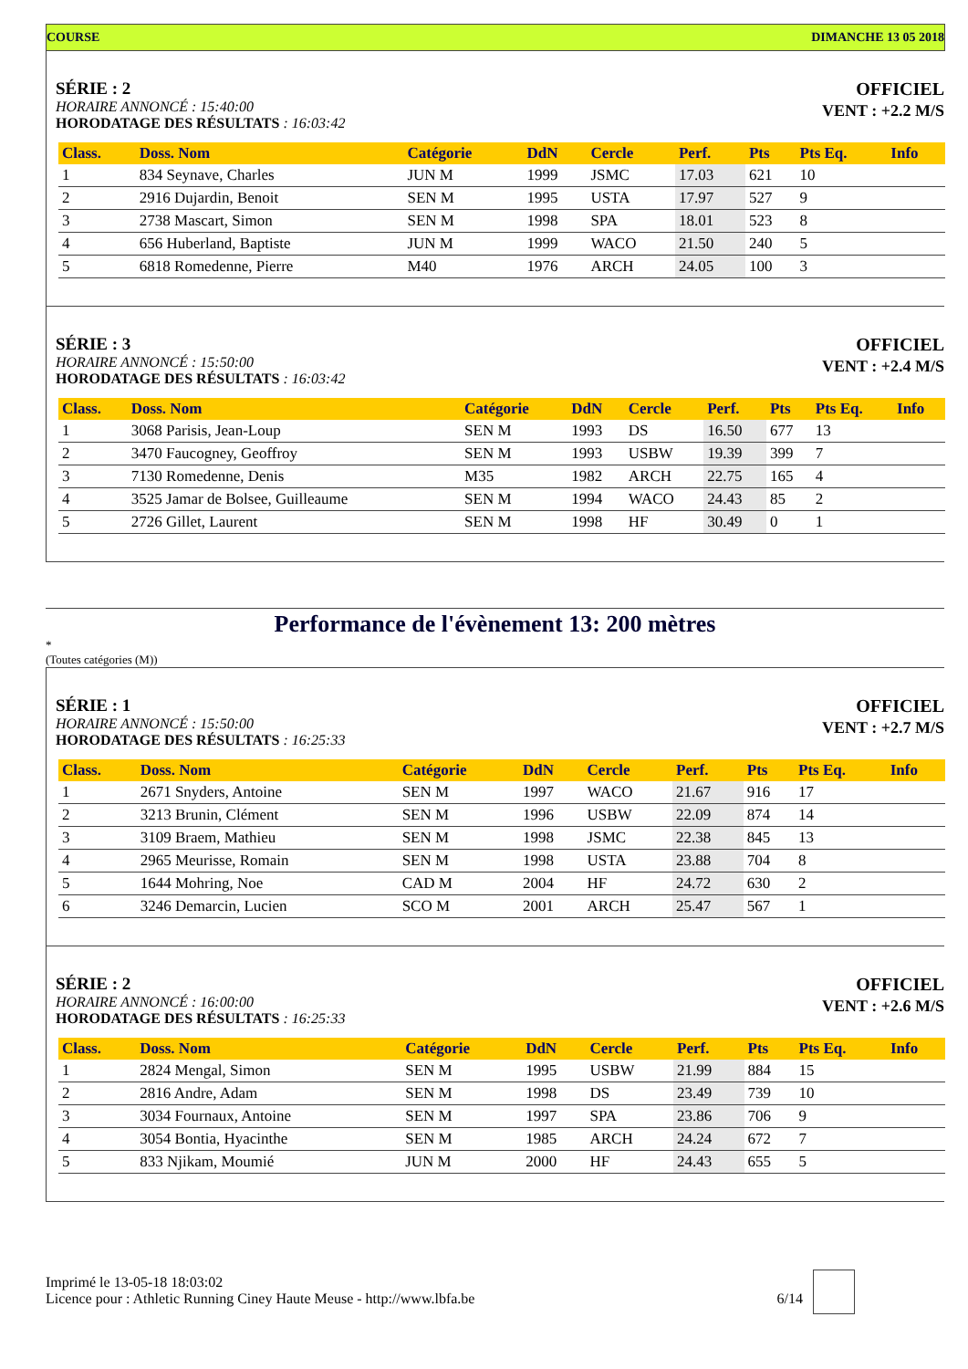COURSE DIMANCHE 13 05 2018
SÉRIE : 2
HORAIRE ANNONCÉ : 15:40:00
HORODATAGE DES RÉSULTATS : 16:03:42
OFFICIEL
VENT : +2.2 M/S
| Class. | Doss. Nom | Catégorie | DdN | Cercle | Perf. | Pts | Pts Eq. | Info |
| --- | --- | --- | --- | --- | --- | --- | --- | --- |
| 1 | 834 Seynave, Charles | JUN M | 1999 | JSMC | 17.03 | 621 | 10 | |
| 2 | 2916 Dujardin, Benoit | SEN M | 1995 | USTA | 17.97 | 527 | 9 | |
| 3 | 2738 Mascart, Simon | SEN M | 1998 | SPA | 18.01 | 523 | 8 | |
| 4 | 656 Huberland, Baptiste | JUN M | 1999 | WACO | 21.50 | 240 | 5 | |
| 5 | 6818 Romedenne, Pierre | M40 | 1976 | ARCH | 24.05 | 100 | 3 | |
SÉRIE : 3
HORAIRE ANNONCÉ : 15:50:00
HORODATAGE DES RÉSULTATS : 16:03:42
OFFICIEL
VENT : +2.4 M/S
| Class. | Doss. Nom | Catégorie | DdN | Cercle | Perf. | Pts | Pts Eq. | Info |
| --- | --- | --- | --- | --- | --- | --- | --- | --- |
| 1 | 3068 Parisis, Jean-Loup | SEN M | 1993 | DS | 16.50 | 677 | 13 | |
| 2 | 3470 Faucogney, Geoffroy | SEN M | 1993 | USBW | 19.39 | 399 | 7 | |
| 3 | 7130 Romedenne, Denis | M35 | 1982 | ARCH | 22.75 | 165 | 4 | |
| 4 | 3525 Jamar de Bolsee, Guilleaume | SEN M | 1994 | WACO | 24.43 | 85 | 2 | |
| 5 | 2726 Gillet, Laurent | SEN M | 1998 | HF | 30.49 | 0 | 1 | |
Performance de l'évènement 13: 200 mètres
*
(Toutes catégories (M))
SÉRIE : 1
HORAIRE ANNONCÉ : 15:50:00
HORODATAGE DES RÉSULTATS : 16:25:33
OFFICIEL
VENT : +2.7 M/S
| Class. | Doss. Nom | Catégorie | DdN | Cercle | Perf. | Pts | Pts Eq. | Info |
| --- | --- | --- | --- | --- | --- | --- | --- | --- |
| 1 | 2671 Snyders, Antoine | SEN M | 1997 | WACO | 21.67 | 916 | 17 | |
| 2 | 3213 Brunin, Clément | SEN M | 1996 | USBW | 22.09 | 874 | 14 | |
| 3 | 3109 Braem, Mathieu | SEN M | 1998 | JSMC | 22.38 | 845 | 13 | |
| 4 | 2965 Meurisse, Romain | SEN M | 1998 | USTA | 23.88 | 704 | 8 | |
| 5 | 1644 Mohring, Noe | CAD M | 2004 | HF | 24.72 | 630 | 2 | |
| 6 | 3246 Demarcin, Lucien | SCO M | 2001 | ARCH | 25.47 | 567 | 1 | |
SÉRIE : 2
HORAIRE ANNONCÉ : 16:00:00
HORODATAGE DES RÉSULTATS : 16:25:33
OFFICIEL
VENT : +2.6 M/S
| Class. | Doss. Nom | Catégorie | DdN | Cercle | Perf. | Pts | Pts Eq. | Info |
| --- | --- | --- | --- | --- | --- | --- | --- | --- |
| 1 | 2824 Mengal, Simon | SEN M | 1995 | USBW | 21.99 | 884 | 15 | |
| 2 | 2816 Andre, Adam | SEN M | 1998 | DS | 23.49 | 739 | 10 | |
| 3 | 3034 Fournaux, Antoine | SEN M | 1997 | SPA | 23.86 | 706 | 9 | |
| 4 | 3054 Bontia, Hyacinthe | SEN M | 1985 | ARCH | 24.24 | 672 | 7 | |
| 5 | 833 Njikam, Moumié | JUN M | 2000 | HF | 24.43 | 655 | 5 | |
Imprimé le 13-05-18 18:03:02
Licence pour : Athletic Running Ciney Haute Meuse - http://www.lbfa.be 6/14